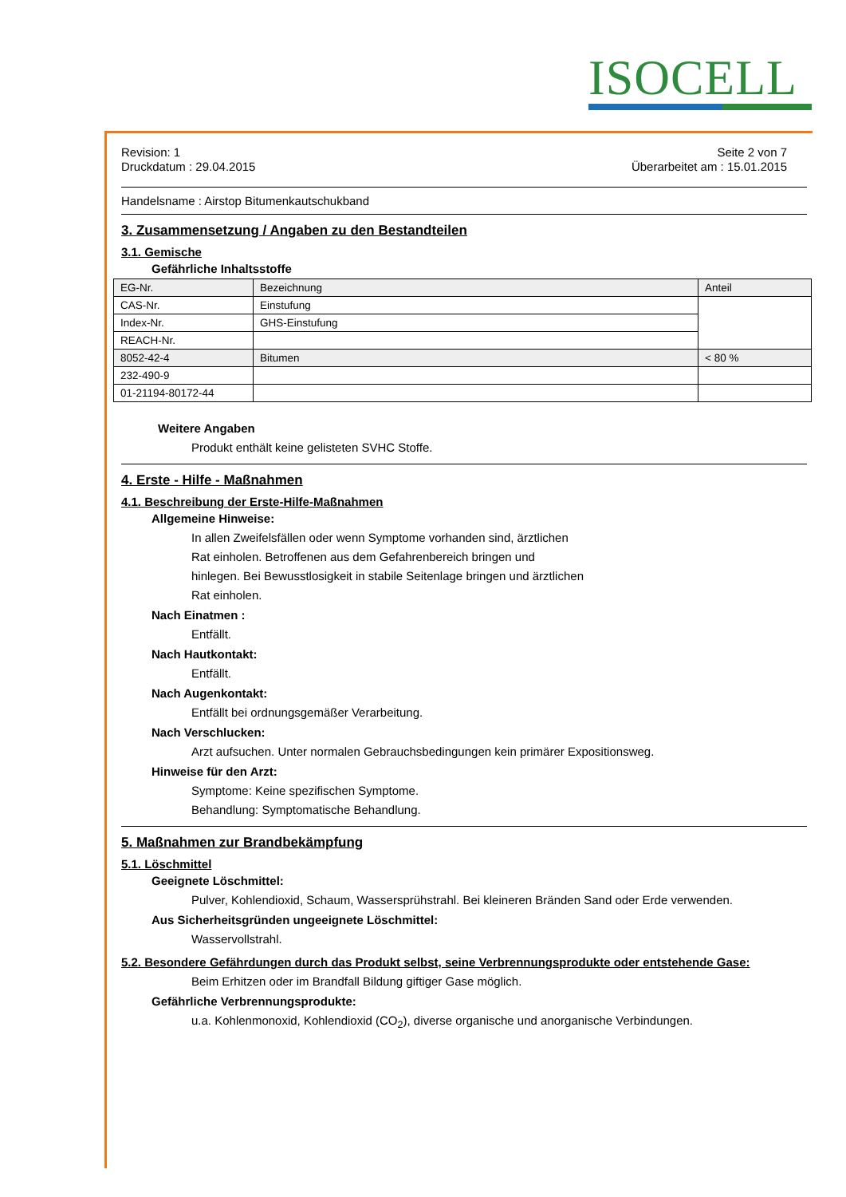ISOCELL
Revision: 1 Seite 2 von 7
Druckdatum : 29.04.2015 Überarbeitet am : 15.01.2015
Handelsname : Airstop Bitumenkautschukband
3. Zusammensetzung / Angaben zu den Bestandteilen
3.1. Gemische
Gefährliche Inhaltsstoffe
| EG-Nr. | Bezeichnung | Anteil |
| CAS-Nr. | Einstufung | |
| Index-Nr. | GHS-Einstufung | |
| REACH-Nr. | | |
| 8052-42-4 | Bitumen | < 80 % |
| 232-490-9 | | |
| 01-21194-80172-44 | | |
Weitere Angaben
Produkt enthält keine gelisteten SVHC Stoffe.
4. Erste - Hilfe - Maßnahmen
4.1. Beschreibung der Erste-Hilfe-Maßnahmen
Allgemeine Hinweise:
In allen Zweifelsfällen oder wenn Symptome vorhanden sind, ärztlichen
Rat einholen. Betroffenen aus dem Gefahrenbereich bringen und
hinlegen. Bei Bewusstlosigkeit in stabile Seitenlage bringen und ärztlichen
Rat einholen.
Nach Einatmen :
Entfällt.
Nach Hautkontakt:
Entfällt.
Nach Augenkontakt:
Entfällt bei ordnungsgemäßer Verarbeitung.
Nach Verschlucken:
Arzt aufsuchen. Unter normalen Gebrauchsbedingungen kein primärer Expositionsweg.
Hinweise für den Arzt:
Symptome: Keine spezifischen Symptome.
Behandlung: Symptomatische Behandlung.
5. Maßnahmen zur Brandbekämpfung
5.1. Löschmittel
Geeignete Löschmittel:
Pulver, Kohlendioxid, Schaum, Wassersprühstrahl. Bei kleineren Bränden Sand oder Erde verwenden.
Aus Sicherheitsgründen ungeeignete Löschmittel:
Wasservollstrahl.
5.2. Besondere Gefährdungen durch das Produkt selbst, seine Verbrennungsprodukte oder entstehende Gase:
Beim Erhitzen oder im Brandfall Bildung giftiger Gase möglich.
Gefährliche Verbrennungsprodukte:
u.a. Kohlenmonoxid, Kohlendioxid (CO<sub>2</sub>), diverse organische und anorganische Verbindungen.